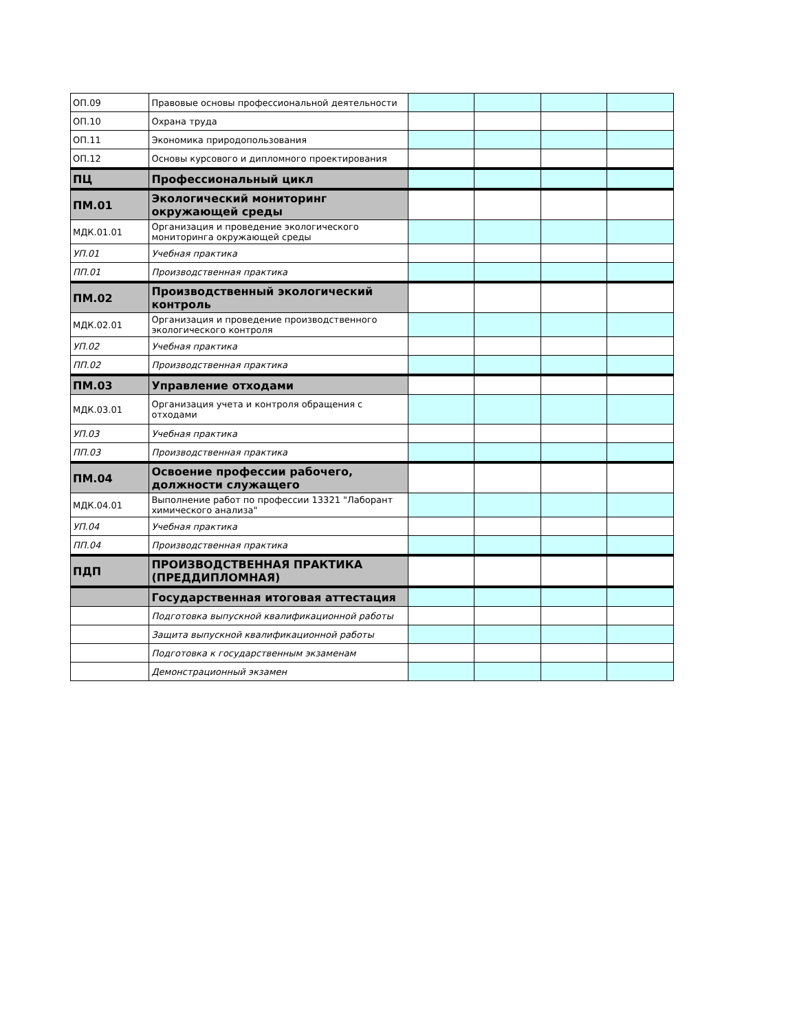| ОП.09 | Правовые основы профессиональной деятельности | | | | |
| ОП.10 | Охрана труда | | | | |
| ОП.11 | Экономика природопользования | | | | |
| ОП.12 | Основы курсового и дипломного проектирования | | | | |
| ПЦ | Профессиональный цикл | | | | |
| ПМ.01 | Экологический мониторинг окружающей среды | | | | |
| МДК.01.01 | Организация и проведение экологического мониторинга окружающей среды | | | | |
| УП.01 | Учебная практика | | | | |
| ПП.01 | Производственная практика | | | | |
| ПМ.02 | Производственный экологический контроль | | | | |
| МДК.02.01 | Организация и проведение производственного экологического контроля | | | | |
| УП.02 | Учебная практика | | | | |
| ПП.02 | Производственная практика | | | | |
| ПМ.03 | Управление отходами | | | | |
| МДК.03.01 | Организация учета и контроля обращения с отходами | | | | |
| УП.03 | Учебная практика | | | | |
| ПП.03 | Производственная практика | | | | |
| ПМ.04 | Освоение профессии рабочего, должности служащего | | | | |
| МДК.04.01 | Выполнение работ по профессии 13321 "Лаборант химического анализа" | | | | |
| УП.04 | Учебная практика | | | | |
| ПП.04 | Производственная практика | | | | |
| ПДП | ПРОИЗВОДСТВЕННАЯ ПРАКТИКА (ПРЕДДИПЛОМНАЯ) | | | | |
| | Государственная итоговая аттестация | | | | |
| | Подготовка выпускной квалификационной работы | | | | |
| | Защита выпускной квалификационной работы | | | | |
| | Подготовка к государственным экзаменам | | | | |
| | Демонстрационный экзамен | | | | |